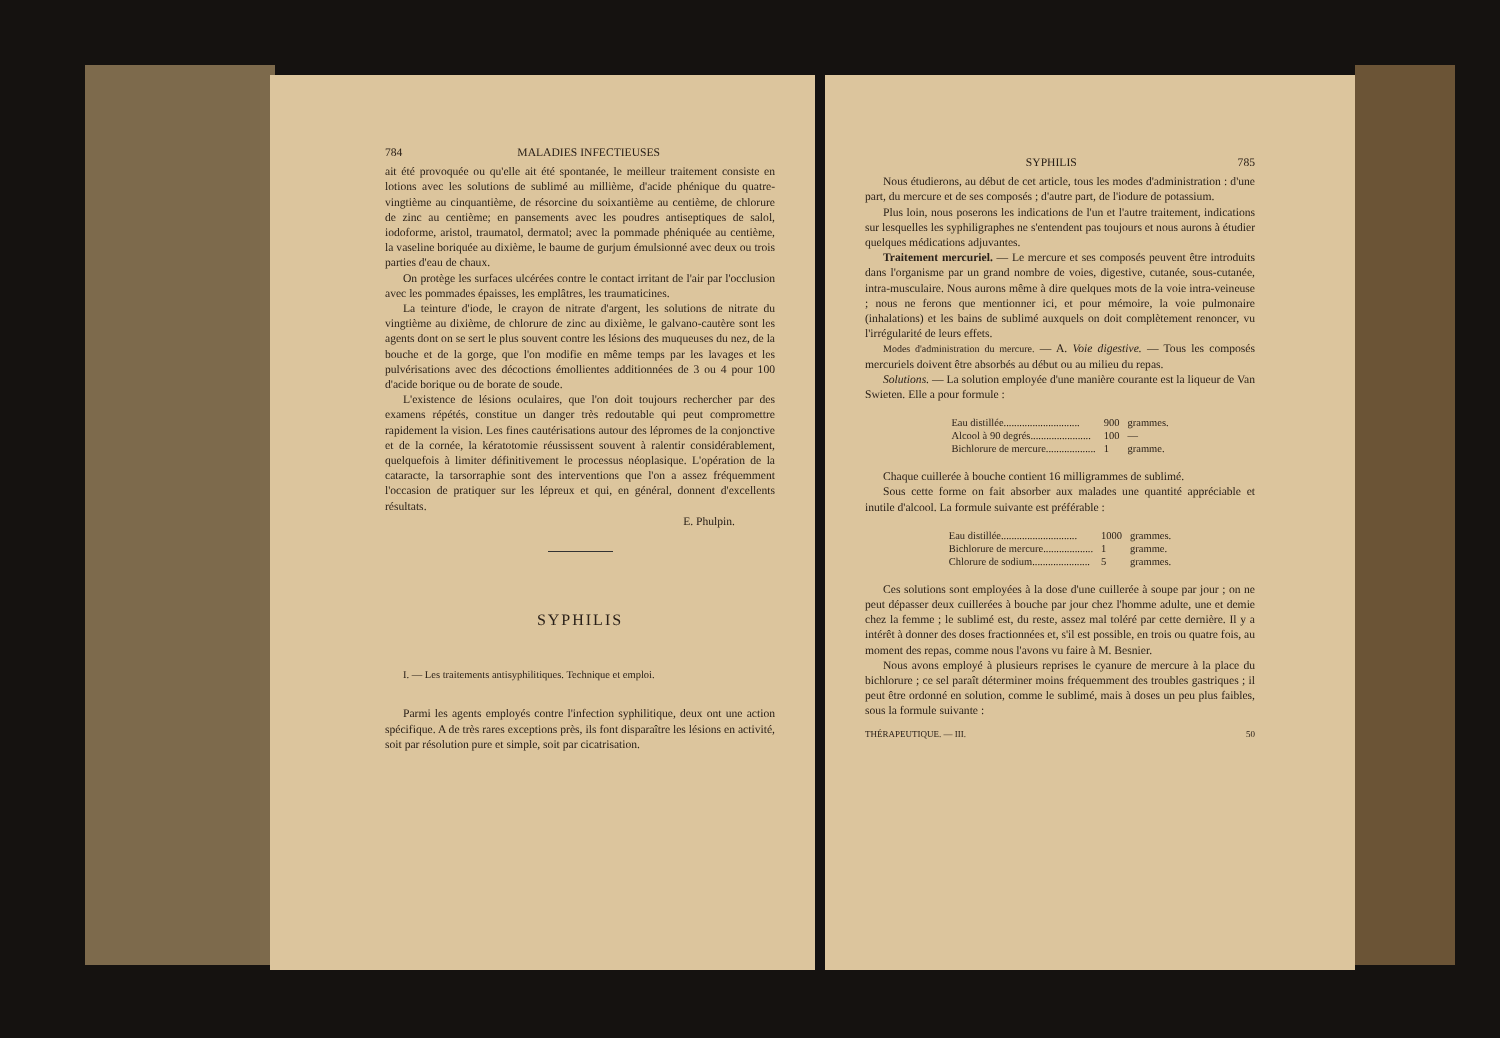784 MALADIES INFECTIEUSES
ait été provoquée ou qu'elle ait été spontanée, le meilleur traitement consiste en lotions avec les solutions de sublimé au millième, d'acide phénique du quatre-vingtième au cinquantième, de résorcine du soixantième au centième, de chlorure de zinc au centième; en pansements avec les poudres antiseptiques de salol, iodoforme, aristol, traumatol, dermatol; avec la pommade phéniquée au centième, la vaseline boriquée au dixième, le baume de gurjum émulsionné avec deux ou trois parties d'eau de chaux.
On protège les surfaces ulcérées contre le contact irritant de l'air par l'occlusion avec les pommades épaisses, les emplâtres, les traumaticines.
La teinture d'iode, le crayon de nitrate d'argent, les solutions de nitrate du vingtième au dixième, de chlorure de zinc au dixième, le galvano-cautère sont les agents dont on se sert le plus souvent contre les lésions des muqueuses du nez, de la bouche et de la gorge, que l'on modifie en même temps par les lavages et les pulvérisations avec des décoctions émollientes additionnées de 3 ou 4 pour 100 d'acide borique ou de borate de soude.
L'existence de lésions oculaires, que l'on doit toujours rechercher par des examens répétés, constitue un danger très redoutable qui peut compromettre rapidement la vision. Les fines cautérisations autour des lépromes de la conjonctive et de la cornée, la kératotomie réussissent souvent à ralentir considérablement, quelquefois à limiter définitivement le processus néoplasique. L'opération de la cataracte, la tarsorraphie sont des interventions que l'on a assez fréquemment l'occasion de pratiquer sur les lépreux et qui, en général, donnent d'excellents résultats.
E. Phulpin.
SYPHILIS
I. — Les traitements antisyphilitiques. Technique et emploi.
Parmi les agents employés contre l'infection syphilitique, deux ont une action spécifique. A de très rares exceptions près, ils font disparaître les lésions en activité, soit par résolution pure et simple, soit par cicatrisation.
SYPHILIS 785
Nous étudierons, au début de cet article, tous les modes d'administration : d'une part, du mercure et de ses composés ; d'autre part, de l'iodure de potassium.
Plus loin, nous poserons les indications de l'un et l'autre traitement, indications sur lesquelles les syphiligraphes ne s'entendent pas toujours et nous aurons à étudier quelques médications adjuvantes.
Traitement mercuriel. — Le mercure et ses composés peuvent être introduits dans l'organisme par un grand nombre de voies, digestive, cutanée, sous-cutanée, intra-musculaire. Nous aurons même à dire quelques mots de la voie intra-veineuse ; nous ne ferons que mentionner ici, et pour mémoire, la voie pulmonaire (inhalations) et les bains de sublimé auxquels on doit complètement renoncer, vu l'irrégularité de leurs effets.
Modes d'administration du mercure. — A. Voie digestive. — Tous les composés mercuriels doivent être absorbés au début ou au milieu du repas.
Solutions. — La solution employée d'une manière courante est la liqueur de Van Swieten. Elle a pour formule :
| Eau distillée............................. | 900 | grammes. |
| Alcool à 90 degrés....................... | 100 | — |
| Bichlorure de mercure................... | 1 | gramme. |
Chaque cuillerée à bouche contient 16 milligrammes de sublimé.
Sous cette forme on fait absorber aux malades une quantité appréciable et inutile d'alcool. La formule suivante est préférable :
| Eau distillée............................. | 1000 | grammes. |
| Bichlorure de mercure................... | 1 | gramme. |
| Chlorure de sodium...................... | 5 | grammes. |
Ces solutions sont employées à la dose d'une cuillerée à soupe par jour ; on ne peut dépasser deux cuillerées à bouche par jour chez l'homme adulte, une et demie chez la femme ; le sublimé est, du reste, assez mal toléré par cette dernière. Il y a intérêt à donner des doses fractionnées et, s'il est possible, en trois ou quatre fois, au moment des repas, comme nous l'avons vu faire à M. Besnier.
Nous avons employé à plusieurs reprises le cyanure de mercure à la place du bichlorure ; ce sel paraît déterminer moins fréquemment des troubles gastriques ; il peut être ordonné en solution, comme le sublimé, mais à doses un peu plus faibles, sous la formule suivante :
THÉRAPEUTIQUE. — III. 50